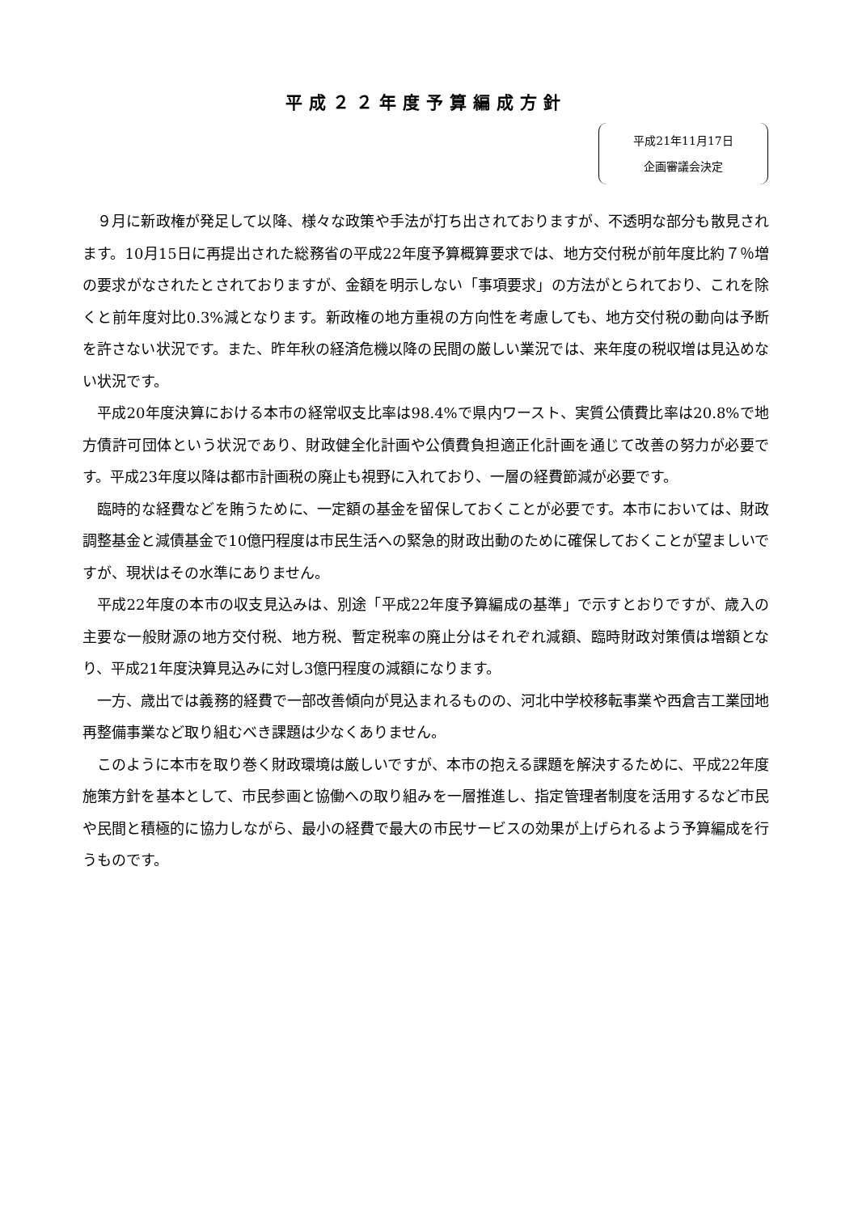平成２２年度予算編成方針
平成21年11月17日
企画審議会決定
９月に新政権が発足して以降、様々な政策や手法が打ち出されておりますが、不透明な部分も散見されます。10月15日に再提出された総務省の平成22年度予算概算要求では、地方交付税が前年度比約７％増の要求がなされたとされておりますが、金額を明示しない「事項要求」の方法がとられており、これを除くと前年度対比0.3%減となります。新政権の地方重視の方向性を考慮しても、地方交付税の動向は予断を許さない状況です。また、昨年秋の経済危機以降の民間の厳しい業況では、来年度の税収増は見込めない状況です。
平成20年度決算における本市の経常収支比率は98.4%で県内ワースト、実質公債費比率は20.8%で地方債許可団体という状況であり、財政健全化計画や公債費負担適正化計画を通じて改善の努力が必要です。平成23年度以降は都市計画税の廃止も視野に入れており、一層の経費節減が必要です。
臨時的な経費などを賄うために、一定額の基金を留保しておくことが必要です。本市においては、財政調整基金と減債基金で10億円程度は市民生活への緊急的財政出動のために確保しておくことが望ましいですが、現状はその水準にありません。
平成22年度の本市の収支見込みは、別途「平成22年度予算編成の基準」で示すとおりですが、歳入の主要な一般財源の地方交付税、地方税、暫定税率の廃止分はそれぞれ減額、臨時財政対策債は増額となり、平成21年度決算見込みに対し3億円程度の減額になります。
一方、歳出では義務的経費で一部改善傾向が見込まれるものの、河北中学校移転事業や西倉吉工業団地再整備事業など取り組むべき課題は少なくありません。
このように本市を取り巻く財政環境は厳しいですが、本市の抱える課題を解決するために、平成22年度施策方針を基本として、市民参画と協働への取り組みを一層推進し、指定管理者制度を活用するなど市民や民間と積極的に協力しながら、最小の経費で最大の市民サービスの効果が上げられるよう予算編成を行うものです。